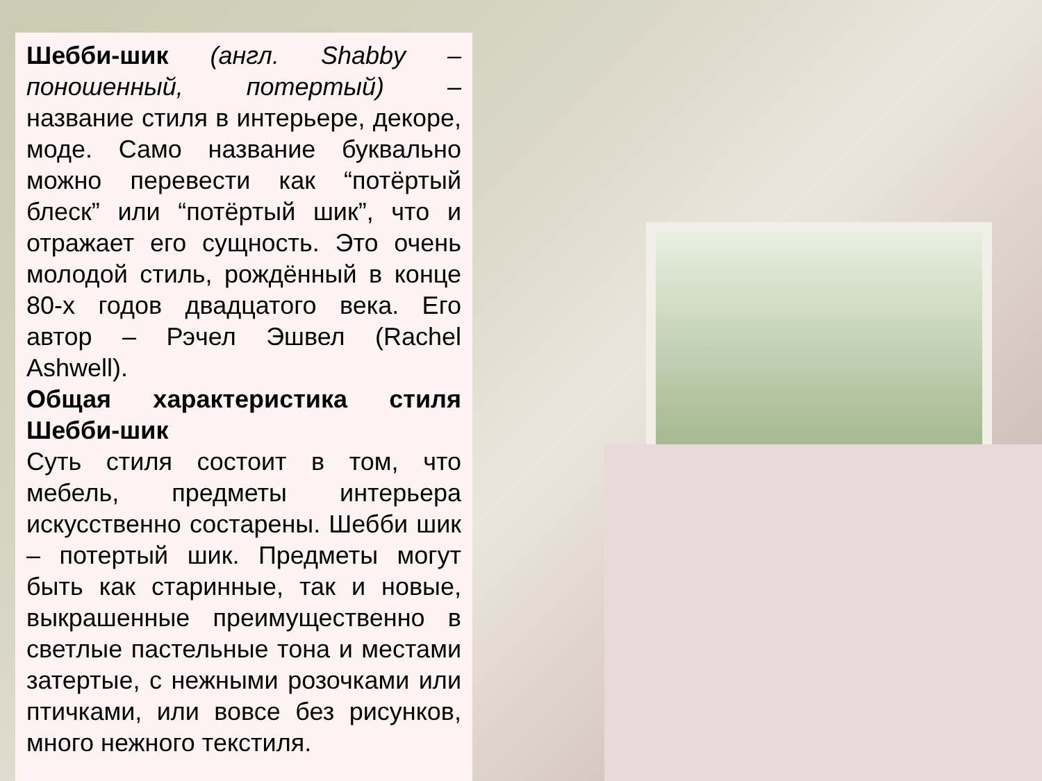Шебби-шик (англ. Shabby – поношенный, потертый) – название стиля в интерьере, декоре, моде. Само название буквально можно перевести как “потёртый блеск” или “потёртый шик”, что и отражает его сущность. Это очень молодой стиль, рождённый в конце 80-х годов двадцатого века. Его автор – Рэчел Эшвел (Rachel Ashwell).
Общая характеристика стиля Шебби-шик
Суть стиля состоит в том, что мебель, предметы интерьера искусственно состарены. Шебби шик – потертый шик. Предметы могут быть как старинные, так и новые, выкрашенные преимущественно в светлые пастельные тона и местами затертые, с нежными розочками или птичками, или вовсе без рисунков, много нежного текстиля.